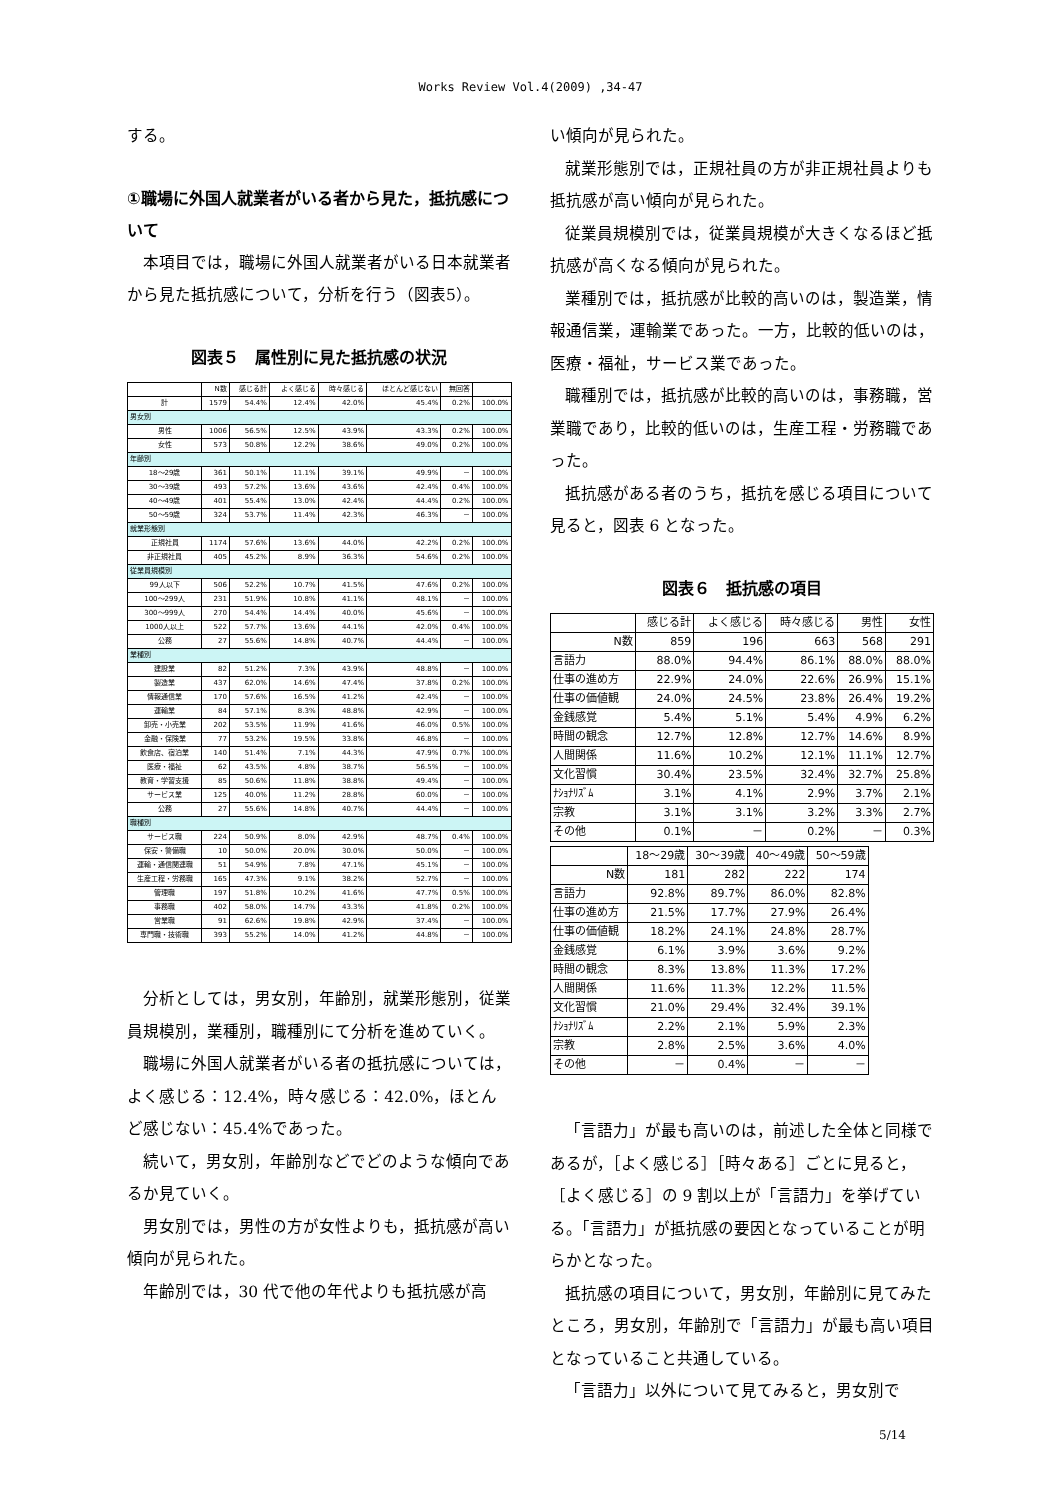Works Review Vol.4(2009) ,34-47
する。
①職場に外国人就業者がいる者から見た，抵抗感について
本項目では，職場に外国人就業者がいる日本就業者から見た抵抗感について，分析を行う（図表5）。
図表５　属性別に見た抵抗感の状況
| | N数 | 感じる計 | よく感じる | 時々感じる | ほとんど感じない | 無回答 | |
| --- | --- | --- | --- | --- | --- | --- | --- |
| 計 | 1579 | 54.4% | 12.4% | 42.0% | 45.4% | 0.2% | 100.0% |
| 男女別 | | | | | | | |
| 男性 | 1006 | 56.5% | 12.5% | 43.9% | 43.3% | 0.2% | 100.0% |
| 女性 | 573 | 50.8% | 12.2% | 38.6% | 49.0% | 0.2% | 100.0% |
| 年齢別 | | | | | | | |
| 18～29歳 | 361 | 50.1% | 11.1% | 39.1% | 49.9% | － | 100.0% |
| 30～39歳 | 493 | 57.2% | 13.6% | 43.6% | 42.4% | 0.4% | 100.0% |
| 40～49歳 | 401 | 55.4% | 13.0% | 42.4% | 44.4% | 0.2% | 100.0% |
| 50～59歳 | 324 | 53.7% | 11.4% | 42.3% | 46.3% | － | 100.0% |
| 就業形態別 | | | | | | | |
| 正規社員 | 1174 | 57.6% | 13.6% | 44.0% | 42.2% | 0.2% | 100.0% |
| 非正規社員 | 405 | 45.2% | 8.9% | 36.3% | 54.6% | 0.2% | 100.0% |
| 従業員規模別 | | | | | | | |
| 99人以下 | 506 | 52.2% | 10.7% | 41.5% | 47.6% | 0.2% | 100.0% |
| 100～299人 | 231 | 51.9% | 10.8% | 41.1% | 48.1% | － | 100.0% |
| 300～999人 | 270 | 54.4% | 14.4% | 40.0% | 45.6% | － | 100.0% |
| 1000人以上 | 522 | 57.7% | 13.6% | 44.1% | 42.0% | 0.4% | 100.0% |
| 公務 | 27 | 55.6% | 14.8% | 40.7% | 44.4% | － | 100.0% |
| 業種別 | | | | | | | |
| 建設業 | 82 | 51.2% | 7.3% | 43.9% | 48.8% | － | 100.0% |
| 製造業 | 437 | 62.0% | 14.6% | 47.4% | 37.8% | 0.2% | 100.0% |
| 情報通信業 | 170 | 57.6% | 16.5% | 41.2% | 42.4% | － | 100.0% |
| 運輸業 | 84 | 57.1% | 8.3% | 48.8% | 42.9% | － | 100.0% |
| 卸売・小売業 | 202 | 53.5% | 11.9% | 41.6% | 46.0% | 0.5% | 100.0% |
| 金融・保険業 | 77 | 53.2% | 19.5% | 33.8% | 46.8% | － | 100.0% |
| 飲食店、宿泊業 | 140 | 51.4% | 7.1% | 44.3% | 47.9% | 0.7% | 100.0% |
| 医療・福祉 | 62 | 43.5% | 4.8% | 38.7% | 56.5% | － | 100.0% |
| 教育・学習支援 | 85 | 50.6% | 11.8% | 38.8% | 49.4% | － | 100.0% |
| サービス業 | 125 | 40.0% | 11.2% | 28.8% | 60.0% | － | 100.0% |
| 公務 | 27 | 55.6% | 14.8% | 40.7% | 44.4% | － | 100.0% |
| 職種別 | | | | | | | |
| サービス職 | 224 | 50.9% | 8.0% | 42.9% | 48.7% | 0.4% | 100.0% |
| 保安・警備職 | 10 | 50.0% | 20.0% | 30.0% | 50.0% | － | 100.0% |
| 運輸・通信関連職 | 51 | 54.9% | 7.8% | 47.1% | 45.1% | － | 100.0% |
| 生産工程・労務職 | 165 | 47.3% | 9.1% | 38.2% | 52.7% | － | 100.0% |
| 管理職 | 197 | 51.8% | 10.2% | 41.6% | 47.7% | 0.5% | 100.0% |
| 事務職 | 402 | 58.0% | 14.7% | 43.3% | 41.8% | 0.2% | 100.0% |
| 営業職 | 91 | 62.6% | 19.8% | 42.9% | 37.4% | － | 100.0% |
| 専門職・技術職 | 393 | 55.2% | 14.0% | 41.2% | 44.8% | － | 100.0% |
分析としては，男女別，年齢別，就業形態別，従業員規模別，業種別，職種別にて分析を進めていく。
職場に外国人就業者がいる者の抵抗感については，よく感じる：12.4%，時々感じる：42.0%，ほとんど感じない：45.4%であった。
続いて，男女別，年齢別などでどのような傾向であるか見ていく。
男女別では，男性の方が女性よりも，抵抗感が高い傾向が見られた。
年齢別では，30 代で他の年代よりも抵抗感が高
い傾向が見られた。
就業形態別では，正規社員の方が非正規社員よりも抵抗感が高い傾向が見られた。
従業員規模別では，従業員規模が大きくなるほど抵抗感が高くなる傾向が見られた。
業種別では，抵抗感が比較的高いのは，製造業，情報通信業，運輸業であった。一方，比較的低いのは，医療・福祉，サービス業であった。
職種別では，抵抗感が比較的高いのは，事務職，営業職であり，比較的低いのは，生産工程・労務職であった。
抵抗感がある者のうち，抵抗を感じる項目について見ると，図表 6 となった。
図表６　抵抗感の項目
| | 感じる計 | よく感じる | 時々感じる | 男性 | 女性 |
| --- | --- | --- | --- | --- | --- |
| N数 | 859 | 196 | 663 | 568 | 291 |
| 言語力 | 88.0% | 94.4% | 86.1% | 88.0% | 88.0% |
| 仕事の進め方 | 22.9% | 24.0% | 22.6% | 26.9% | 15.1% |
| 仕事の価値観 | 24.0% | 24.5% | 23.8% | 26.4% | 19.2% |
| 金銭感覚 | 5.4% | 5.1% | 5.4% | 4.9% | 6.2% |
| 時間の観念 | 12.7% | 12.8% | 12.7% | 14.6% | 8.9% |
| 人間関係 | 11.6% | 10.2% | 12.1% | 11.1% | 12.7% |
| 文化習慣 | 30.4% | 23.5% | 32.4% | 32.7% | 25.8% |
| ﾅｼｮﾅﾘｽﾞﾑ | 3.1% | 4.1% | 2.9% | 3.7% | 2.1% |
| 宗教 | 3.1% | 3.1% | 3.2% | 3.3% | 2.7% |
| その他 | 0.1% | － | 0.2% | － | 0.3% |
| | 18～29歳 | 30～39歳 | 40～49歳 | 50～59歳 |
| --- | --- | --- | --- | --- |
| N数 | 181 | 282 | 222 | 174 |
| 言語力 | 92.8% | 89.7% | 86.0% | 82.8% |
| 仕事の進め方 | 21.5% | 17.7% | 27.9% | 26.4% |
| 仕事の価値観 | 18.2% | 24.1% | 24.8% | 28.7% |
| 金銭感覚 | 6.1% | 3.9% | 3.6% | 9.2% |
| 時間の観念 | 8.3% | 13.8% | 11.3% | 17.2% |
| 人間関係 | 11.6% | 11.3% | 12.2% | 11.5% |
| 文化習慣 | 21.0% | 29.4% | 32.4% | 39.1% |
| ﾅｼｮﾅﾘｽﾞﾑ | 2.2% | 2.1% | 5.9% | 2.3% |
| 宗教 | 2.8% | 2.5% | 3.6% | 4.0% |
| その他 | － | 0.4% | － | － |
「言語力」が最も高いのは，前述した全体と同様であるが，［よく感じる］［時々ある］ごとに見ると，［よく感じる］の 9 割以上が「言語力」を挙げている。「言語力」が抵抗感の要因となっていることが明らかとなった。
抵抗感の項目について，男女別，年齢別に見てみたところ，男女別，年齢別で「言語力」が最も高い項目となっていること共通している。
「言語力」以外について見てみると，男女別で
5/14